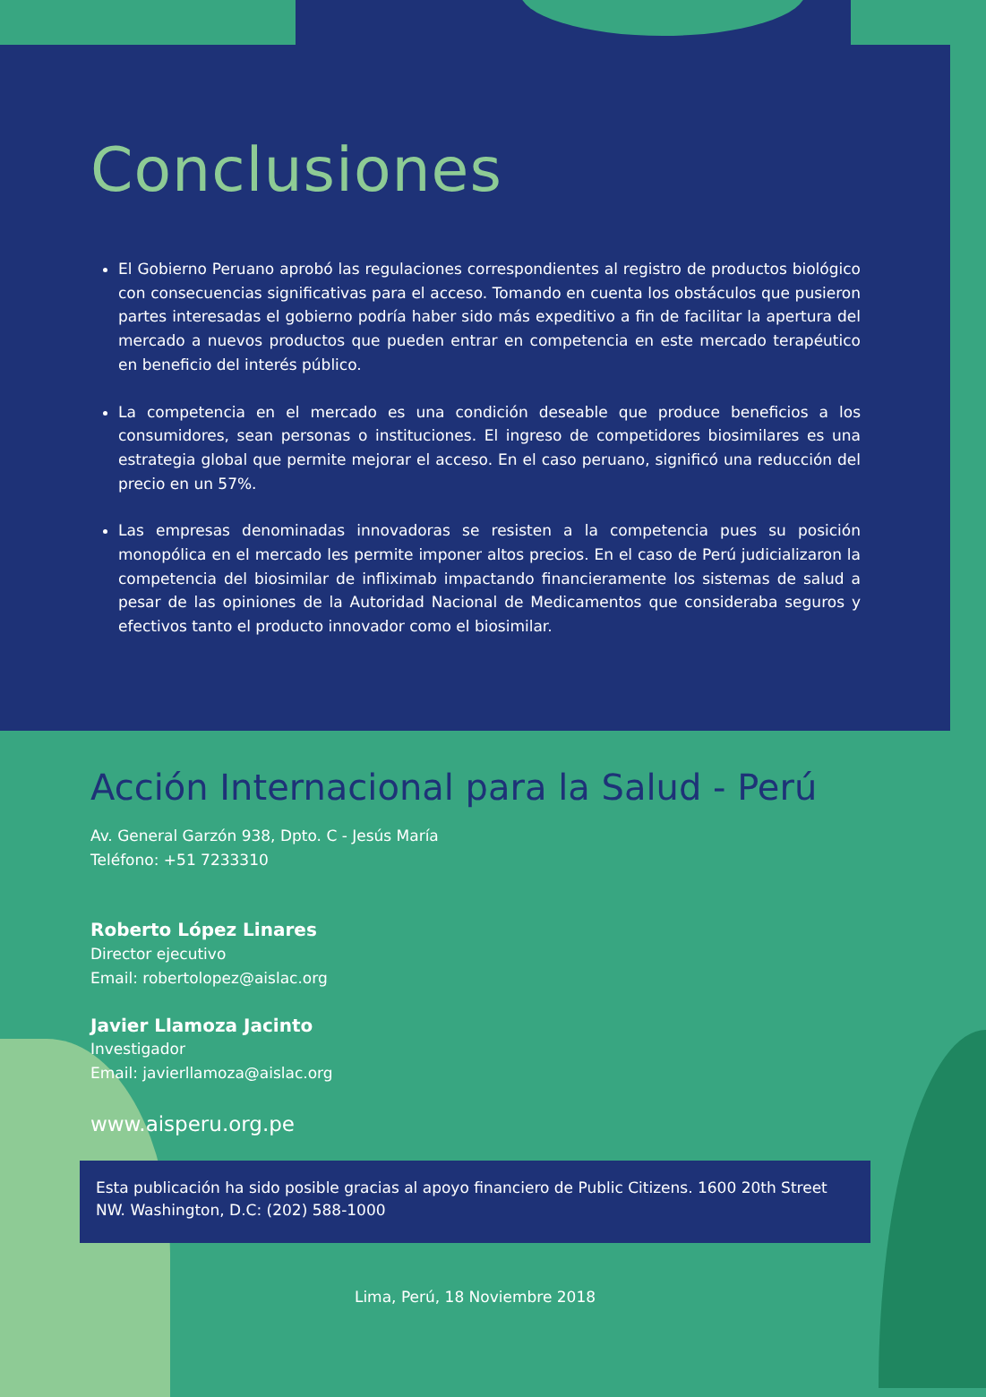Conclusiones
El Gobierno Peruano aprobó las regulaciones correspondientes al registro de productos biológico con consecuencias significativas para el acceso. Tomando en cuenta los obstáculos que pusieron partes interesadas el gobierno podría haber sido más expeditivo a fin de facilitar la apertura del mercado a nuevos productos que pueden entrar en competencia en este mercado terapéutico en beneficio del interés público.
La competencia en el mercado es una condición deseable que produce beneficios a los consumidores, sean personas o instituciones. El ingreso de competidores biosimilares es una estrategia global que permite mejorar el acceso. En el caso peruano, significó una reducción del precio en un 57%.
Las empresas denominadas innovadoras se resisten a la competencia pues su posición monopólica en el mercado les permite imponer altos precios. En el caso de Perú judicializaron la competencia del biosimilar de infliximab impactando financieramente los sistemas de salud a pesar de las opiniones de la Autoridad Nacional de Medicamentos que consideraba seguros y efectivos tanto el producto innovador como el biosimilar.
Acción Internacional para la Salud - Perú
Av. General Garzón 938, Dpto. C - Jesús María
Teléfono: +51 7233310
Roberto López Linares
Director ejecutivo
Email: robertolopez@aislac.org
Javier Llamoza Jacinto
Investigador
Email: javierllamoza@aislac.org
www.aisperu.org.pe
Esta publicación ha sido posible gracias al apoyo financiero de Public Citizens. 1600 20th Street NW. Washington, D.C: (202) 588-1000
Lima, Perú, 18 Noviembre 2018